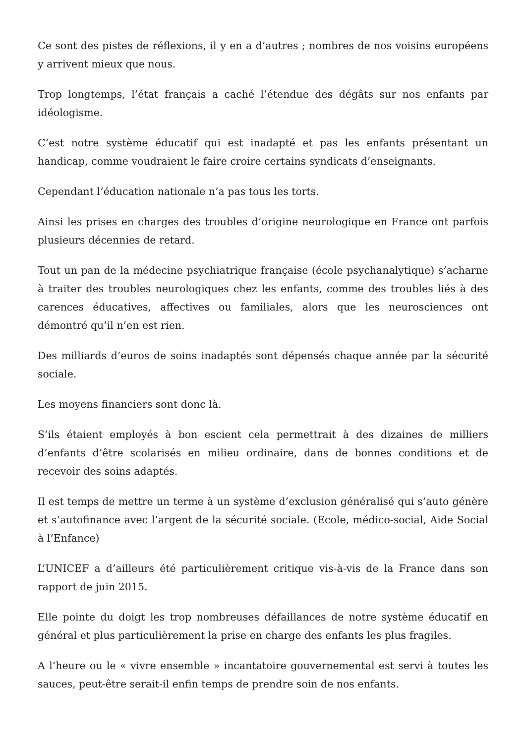Ce sont des pistes de réflexions, il y en a d’autres ; nombres de nos voisins européens y arrivent mieux que nous.
Trop longtemps, l’état français a caché l’étendue des dégâts sur nos enfants par idéologisme.
C’est notre système éducatif qui est inadapté et pas les enfants présentant un handicap, comme voudraient le faire croire certains syndicats d’enseignants.
Cependant l’éducation nationale n’a pas tous les torts.
Ainsi les prises en charges des troubles d’origine neurologique en France ont parfois plusieurs décennies de retard.
Tout un pan de la médecine psychiatrique française (école psychanalytique) s’acharne à traiter des troubles neurologiques chez les enfants, comme des troubles liés à des carences éducatives, affectives ou familiales, alors que les neurosciences ont démontré qu’il n’en est rien.
Des milliards d’euros de soins inadaptés sont dépensés chaque année par la sécurité sociale.
Les moyens financiers sont donc là.
S’ils étaient employés à bon escient cela permettrait à des dizaines de milliers d’enfants d’être scolarisés en milieu ordinaire, dans de bonnes conditions et de recevoir des soins adaptés.
Il est temps de mettre un terme à un système d’exclusion généralisé qui s’auto génère et s’autofinance avec l’argent de la sécurité sociale. (Ecole, médico-social, Aide Social à l’Enfance)
L’UNICEF a d’ailleurs été particulièrement critique vis-à-vis de la France dans son rapport de juin 2015.
Elle pointe du doigt les trop nombreuses défaillances de notre système éducatif en général et plus particulièrement la prise en charge des enfants les plus fragiles.
A l’heure ou le « vivre ensemble » incantatoire gouvernemental est servi à toutes les sauces, peut-être serait-il enfin temps de prendre soin de nos enfants.